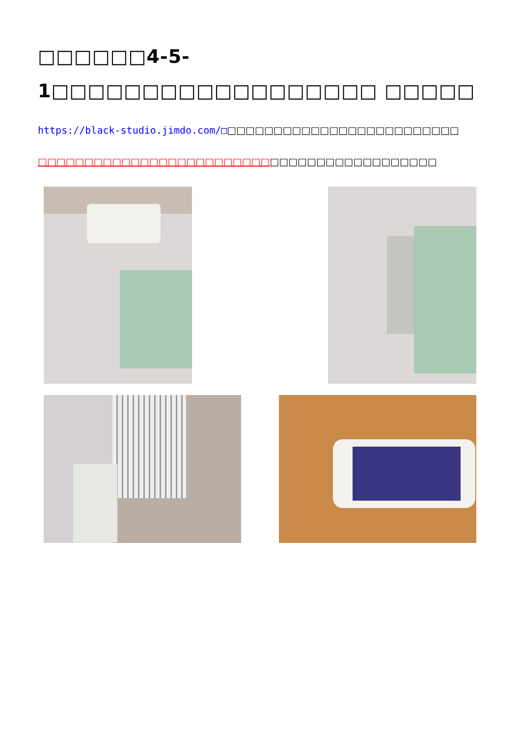□□□□□□4-5-1□□□□□□□□□□□□□□□□□□ □□□□□
https://black-studio.jimdo.com/□□□□□□□□□□□□□□□□□□□□□□□□□□
□□□□□□□□□□□□□□□□□□□□□□□□□□□□□□□□□□□□□□□□□□□